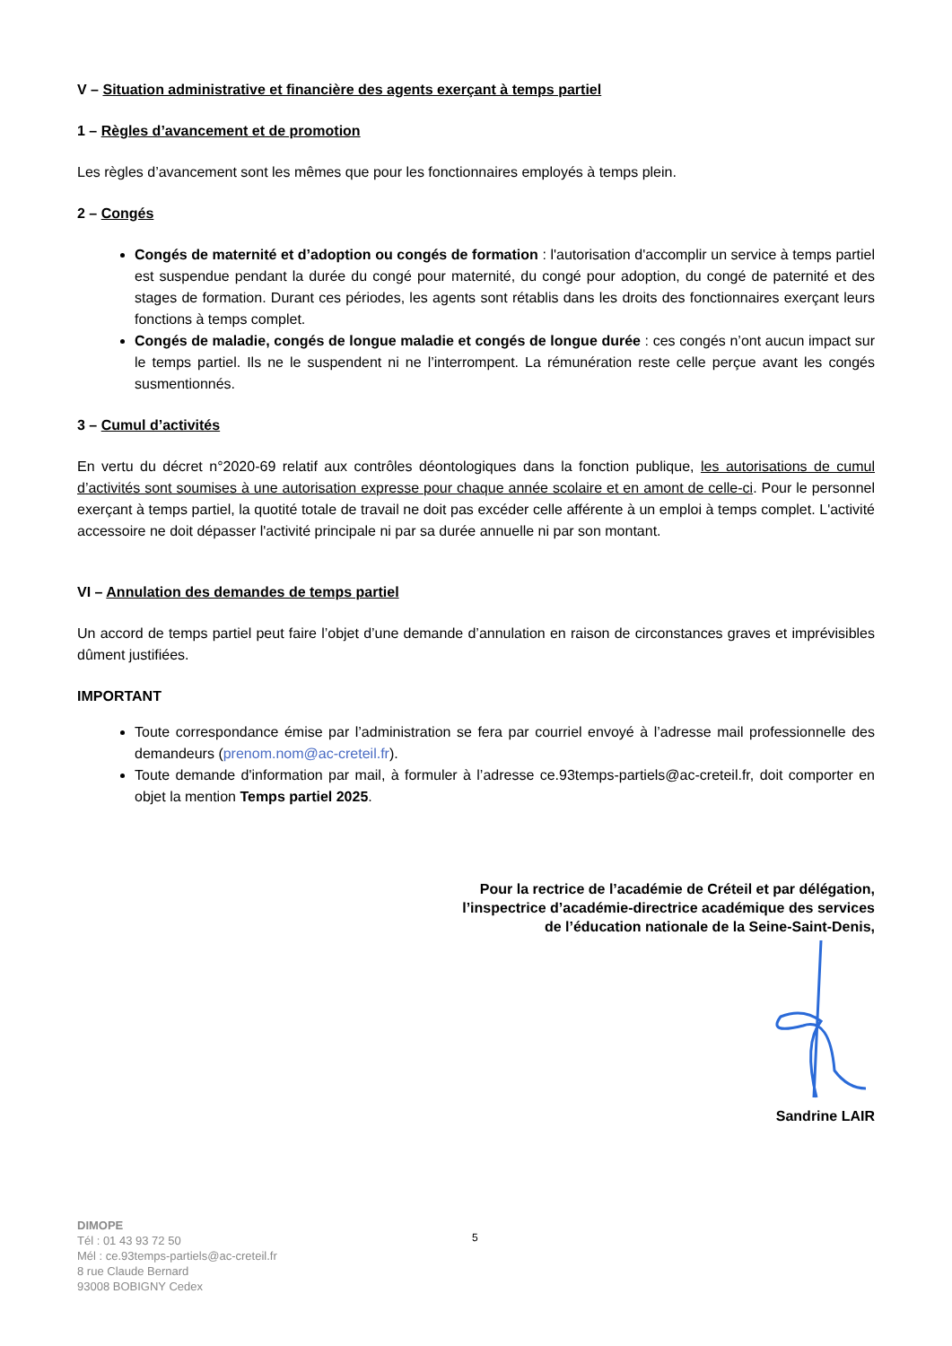V – Situation administrative et financière des agents exerçant à temps partiel
1 – Règles d’avancement et de promotion
Les règles d’avancement sont les mêmes que pour les fonctionnaires employés à temps plein.
2 – Congés
Congés de maternité et d’adoption ou congés de formation : l'autorisation d'accomplir un service à temps partiel est suspendue pendant la durée du congé pour maternité, du congé pour adoption, du congé de paternité et des stages de formation. Durant ces périodes, les agents sont rétablis dans les droits des fonctionnaires exerçant leurs fonctions à temps complet.
Congés de maladie, congés de longue maladie et congés de longue durée : ces congés n’ont aucun impact sur le temps partiel. Ils ne le suspendent ni ne l’interrompent. La rémunération reste celle perçue avant les congés susmentionnés.
3 – Cumul d’activités
En vertu du décret n°2020-69 relatif aux contrôles déontologiques dans la fonction publique, les autorisations de cumul d’activités sont soumises à une autorisation expresse pour chaque année scolaire et en amont de celle-ci. Pour le personnel exerçant à temps partiel, la quotité totale de travail ne doit pas excéder celle afférente à un emploi à temps complet. L'activité accessoire ne doit dépasser l'activité principale ni par sa durée annuelle ni par son montant.
VI – Annulation des demandes de temps partiel
Un accord de temps partiel peut faire l’objet d’une demande d’annulation en raison de circonstances graves et imprévisibles dûment justifiées.
IMPORTANT
Toute correspondance émise par l’administration se fera par courriel envoyé à l’adresse mail professionnelle des demandeurs (prenom.nom@ac-creteil.fr).
Toute demande d'information par mail, à formuler à l’adresse ce.93temps-partiels@ac-creteil.fr, doit comporter en objet la mention Temps partiel 2025.
Pour la rectrice de l’académie de Créteil et par délégation,
l’inspectrice d’académie-directrice académique des services
de l’éducation nationale de la Seine-Saint-Denis,
Sandrine LAIR
DIMOPE
Tél : 01 43 93 72 50
Mél : ce.93temps-partiels@ac-creteil.fr
8 rue Claude Bernard
93008 BOBIGNY Cedex
5